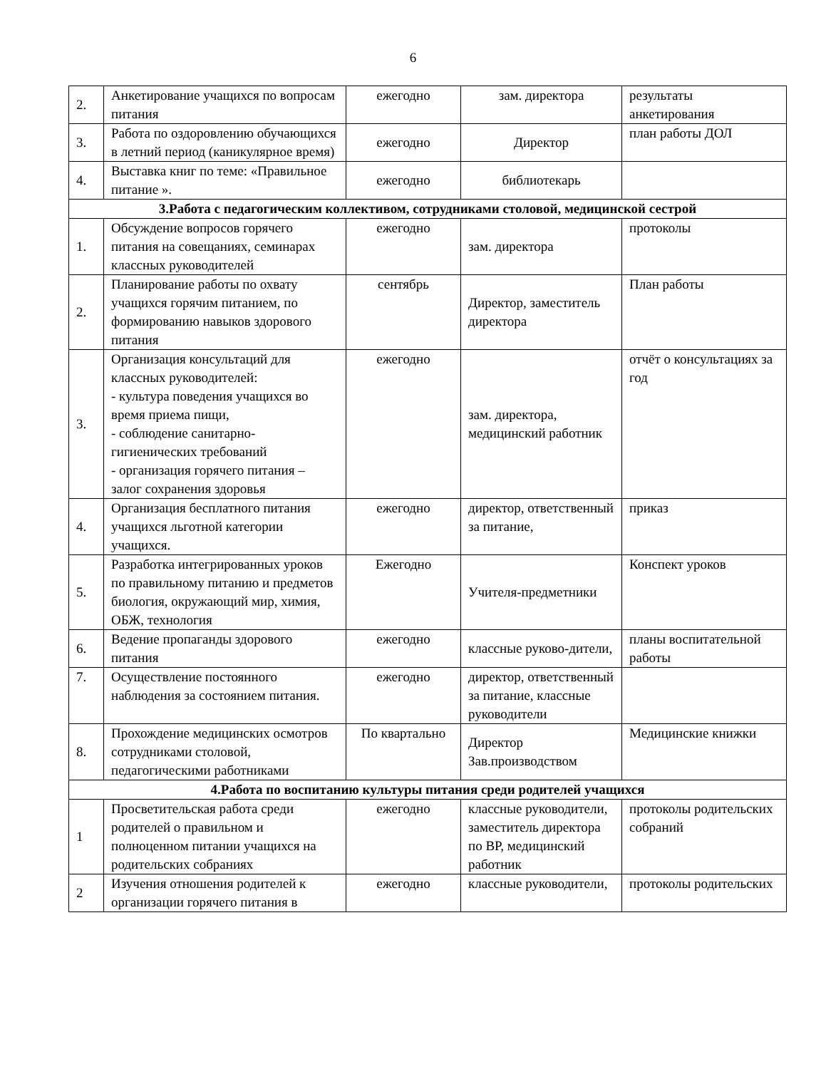6
| 2. | Анкетирование учащихся по вопросам питания | ежегодно | зам. директора | результаты анкетирования |
| 3. | Работа по оздоровлению обучающихся в летний период (каникулярное время) | ежегодно | Директор | план работы ДОЛ |
| 4. | Выставка книг по теме: «Правильное питание ». | ежегодно | библиотекарь | |
| 3.Работа с педагогическим коллективом, сотрудниками столовой, медицинской сестрой | | | | |
| 1. | Обсуждение вопросов горячего питания на совещаниях, семинарах классных руководителей | ежегодно | зам. директора | протоколы |
| 2. | Планирование работы по охвату учащихся горячим питанием, по формированию навыков здорового питания | сентябрь | Директор, заместитель директора | План работы |
| 3. | Организация консультаций для классных руководителей: - культура поведения учащихся во время приема пищи, - соблюдение санитарно-гигиенических требований - организация горячего питания – залог сохранения здоровья | ежегодно | зам. директора, медицинский работник | отчёт о консультациях за год |
| 4. | Организация бесплатного питания учащихся льготной категории учащихся. | ежегодно | директор, ответственный за питание, | приказ |
| 5. | Разработка интегрированных уроков по правильному питанию и предметов биология, окружающий мир, химия, ОБЖ, технология | Ежегодно | Учителя-предметники | Конспект уроков |
| 6. | Ведение пропаганды здорового питания | ежегодно | классные руково-дители, | планы воспитательной работы |
| 7. | Осуществление постоянного наблюдения за состоянием питания. | ежегодно | директор, ответственный за питание, классные руководители | |
| 8. | Прохождение медицинских осмотров сотрудниками столовой, педагогическими работниками | По квартально | Директор Зав.производством | Медицинские книжки |
| 4.Работа по воспитанию культуры питания среди родителей учащихся | | | | |
| 1 | Просветительская работа среди родителей о правильном и полноценном питании учащихся на родительских собраниях | ежегодно | классные руководители, заместитель директора по ВР, медицинский работник | протоколы родительских собраний |
| 2 | Изучения отношения родителей к организации горячего питания в | ежегодно | классные руководители, | протоколы родительских |